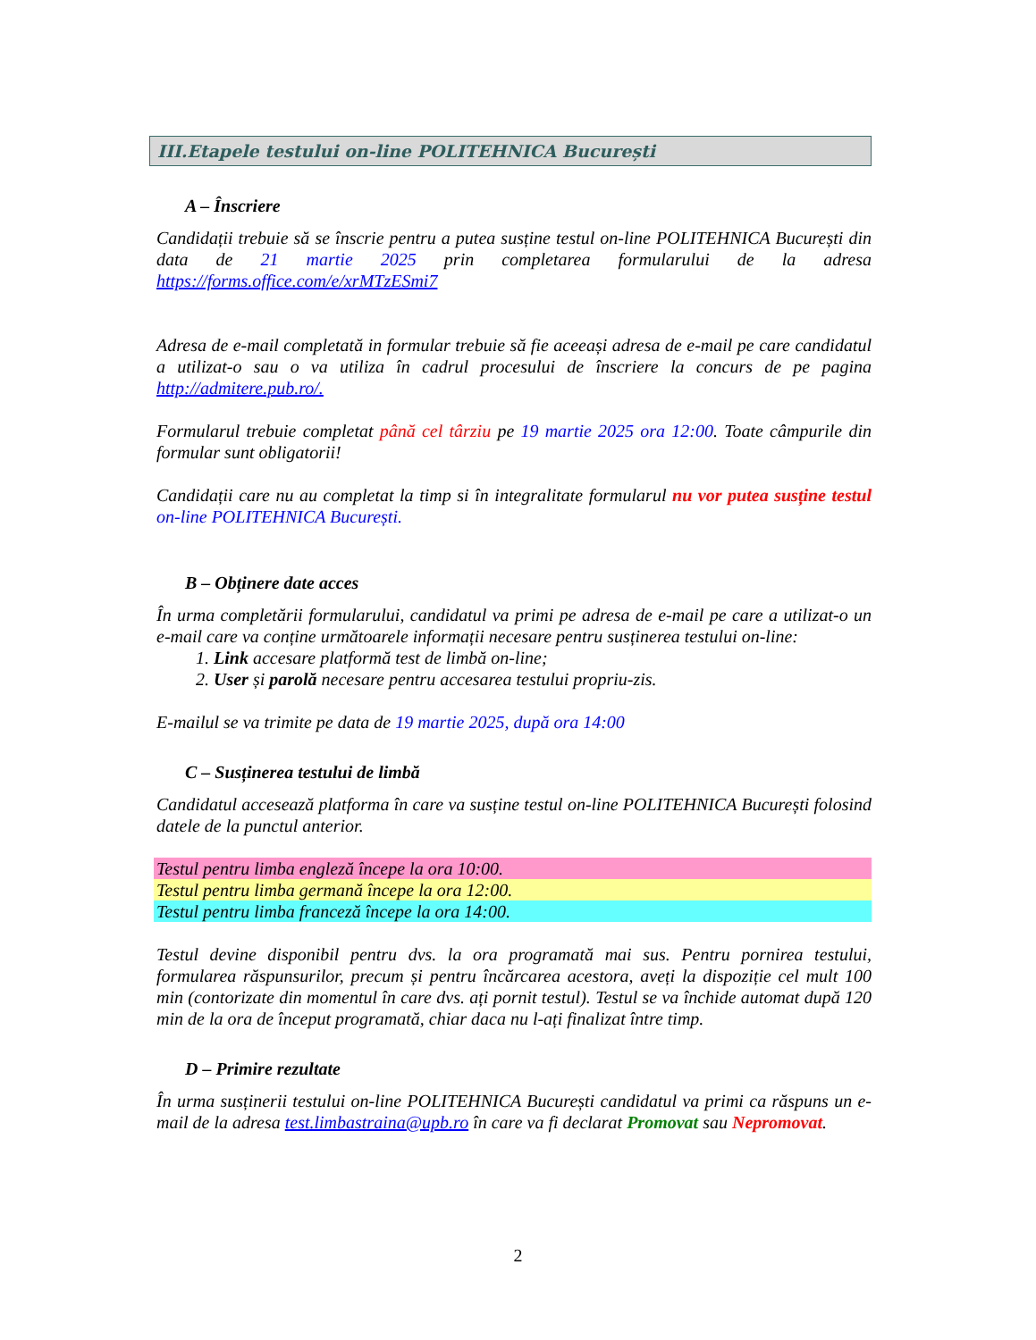III.Etapele testului on-line POLITEHNICA București
A – Înscriere
Candidații trebuie să se înscrie pentru a putea susține testul on-line POLITEHNICA București din data de 21 martie 2025 prin completarea formularului de la adresa https://forms.office.com/e/xrMTzESmi7
Adresa de e-mail completată in formular trebuie să fie aceeași adresa de e-mail pe care candidatul a utilizat-o sau o va utiliza în cadrul procesului de înscriere la concurs de pe pagina http://admitere.pub.ro/.
Formularul trebuie completat până cel târziu pe 19 martie 2025 ora 12:00. Toate câmpurile din formular sunt obligatorii!
Candidații care nu au completat la timp si în integralitate formularul nu vor putea susține testul on-line POLITEHNICA București.
B – Obținere date acces
În urma completării formularului, candidatul va primi pe adresa de e-mail pe care a utilizat-o un e-mail care va conține următoarele informații necesare pentru susținerea testului on-line:
1. Link accesare platformă test de limbă on-line;
2. User și parolă necesare pentru accesarea testului propriu-zis.
E-mailul se va trimite pe data de 19 martie 2025, după ora 14:00
C – Susținerea testului de limbă
Candidatul accesează platforma în care va susține testul on-line POLITEHNICA București folosind datele de la punctul anterior.
Testul pentru limba engleză începe la ora 10:00.
Testul pentru limba germană începe la ora 12:00.
Testul pentru limba franceză începe la ora 14:00.
Testul devine disponibil pentru dvs. la ora programată mai sus. Pentru pornirea testului, formularea răspunsurilor, precum și pentru încărcarea acestora, aveți la dispoziție cel mult 100 min (contorizate din momentul în care dvs. ați pornit testul). Testul se va închide automat după 120 min de la ora de început programată, chiar daca nu l-ați finalizat între timp.
D – Primire rezultate
În urma susținerii testului on-line POLITEHNICA București candidatul va primi ca răspuns un e-mail de la adresa test.limbastraina@upb.ro în care va fi declarat Promovat sau Nepromovat.
2